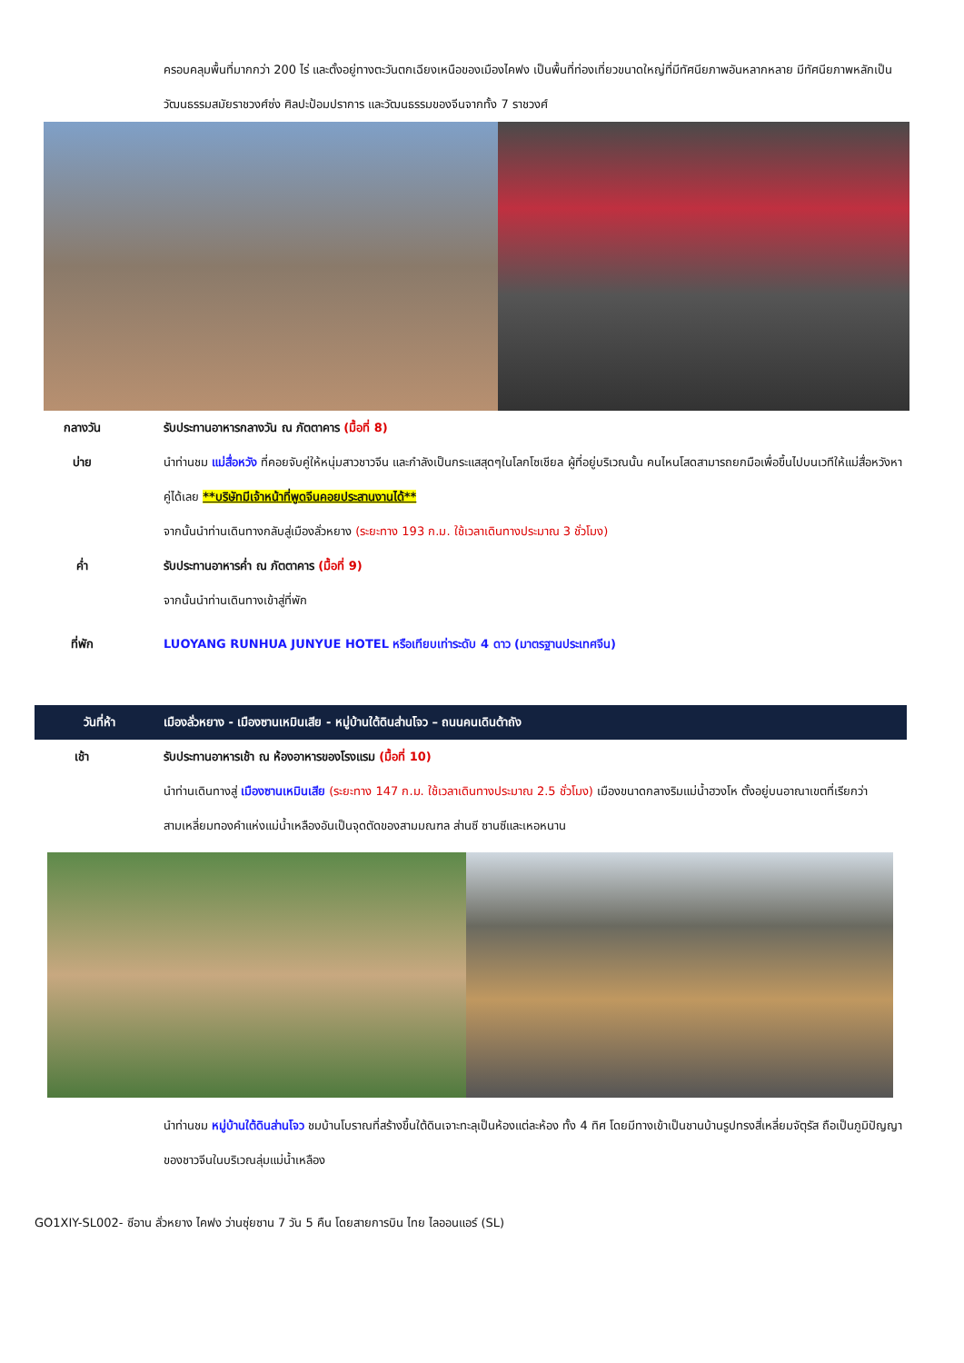ครอบคลุมพื้นที่มากกว่า 200 ไร่ และตั้งอยู่ทางตะวันตกเฉียงเหนือของเมืองไคฟง เป็นพื้นที่ท่องเที่ยวขนาดใหญ่ที่มีทัศนียภาพอันหลากหลาย มีทัศนียภาพหลักเป็นวัฒนธรรมสมัยราชวงศ์ซ่ง ศิลปะป้อมปราการ และวัฒนธรรมของจีนจากทั้ง 7 ราชวงศ์
กลางวัน รับประทานอาหารกลางวัน ณ ภัตตาคาร (มื้อที่ 8)
บ่าย นำท่านชม แม่สื่อหวัง ที่คอยจับคู่ให้หนุ่มสาวชาวจีน และกำลังเป็นกระแสสุดๆในโลกโซเชียล ผู้ที่อยู่บริเวณนั้น คนไหนโสดสามารถยกมือเพื่อขึ้นไปบนเวทีให้แม่สื่อหวังหาคู่ได้เลย **บริษัทมีเจ้าหน้าที่พูดจีนคอยประสานงานได้**
จากนั้นนำท่านเดินทางกลับสู่เมืองลั่วหยาง (ระยะทาง 193 ก.ม. ใช้เวลาเดินทางประมาณ 3 ชั่วโมง)
ค่ำ รับประทานอาหารค่ำ ณ ภัตตาคาร (มื้อที่ 9)
จากนั้นนำท่านเดินทางเข้าสู่ที่พัก
ที่พัก LUOYANG RUNHUA JUNYUE HOTEL หรือเทียบเท่าระดับ 4 ดาว (มาตรฐานประเทศจีน)
วันที่ห้า เมืองลั่วหยาง - เมืองซานเหมินเสีย - หมู่บ้านใต้ดินส่านโจว – ถนนคนเดินต้าถัง
เช้า รับประทานอาหารเช้า ณ ห้องอาหารของโรงแรม (มื้อที่ 10)
นำท่านเดินทางสู่ เมืองซานเหมินเสีย (ระยะทาง 147 ก.ม. ใช้เวลาเดินทางประมาณ 2.5 ชั่วโมง) เมืองขนาดกลางริมแม่น้ำฮวงโห ตั้งอยู่บนอาณาเขตที่เรียกว่า สามเหลี่ยมทองคำแห่งแม่น้ำเหลืองอันเป็นจุดตัดของสามมณฑล ส่านซี ซานซีและเหอหนาน
นำท่านชม หมู่บ้านใต้ดินส่านโจว ชมบ้านโบราณที่สร้างขึ้นใต้ดินเจาะทะลุเป็นห้องแต่ละห้อง ทั้ง 4 ทิศ โดยมีทางเข้าเป็นชานบ้านรูปทรงสี่เหลี่ยมจัตุรัส ถือเป็นภูมิปัญญาของชาวจีนในบริเวณลุ่มแม่น้ำเหลือง
GO1XIY-SL002- ซีอาน ลั่วหยาง ไคฟง ว่านซุ่ยซาน 7 วัน 5 คืน โดยสายการบิน ไทย ไลออนแอร์ (SL)